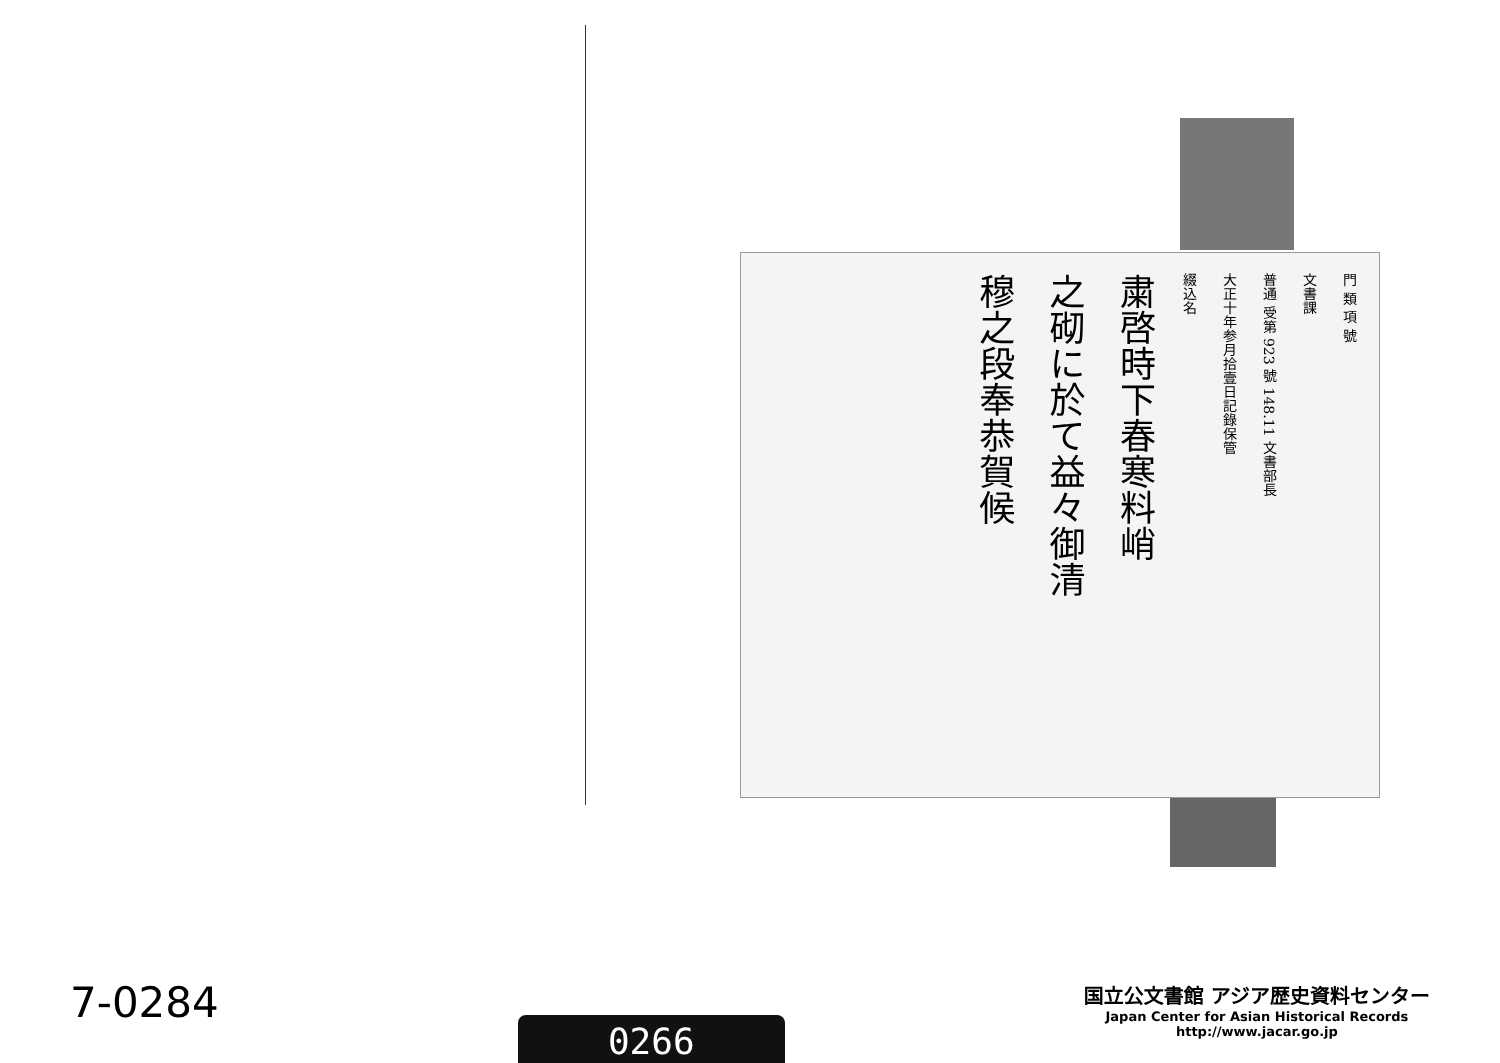門 類 項 號
文書課
普通 受第 923 號 148.11 文書部長
大正十年参月拾壹日記錄保管
綴込名
粛啓時下春寒料峭
之砌に於て益々御清
穆之段奉恭賀候
7-0284
0266
国立公文書館 アジア歴史資料センター
Japan Center for Asian Historical Records
http://www.jacar.go.jp